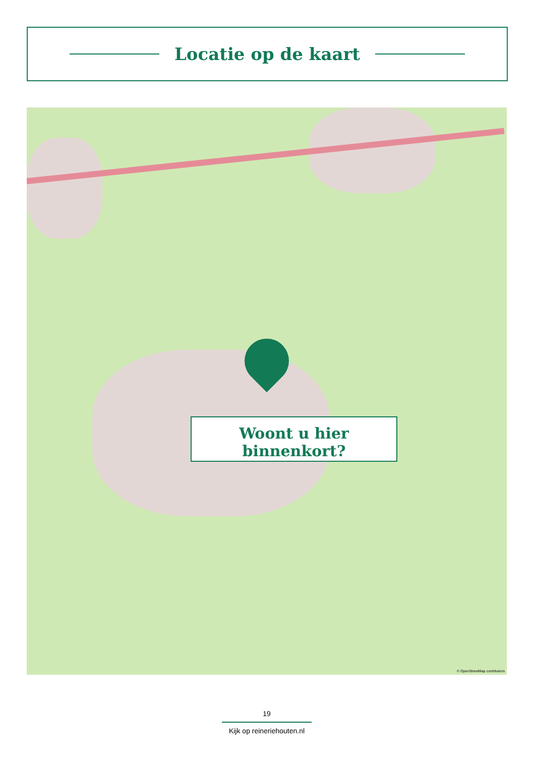Locatie op de kaart
Woont u hier binnenkort?
© OpenStreetMap contributors
19
Kijk op reineriehouten.nl